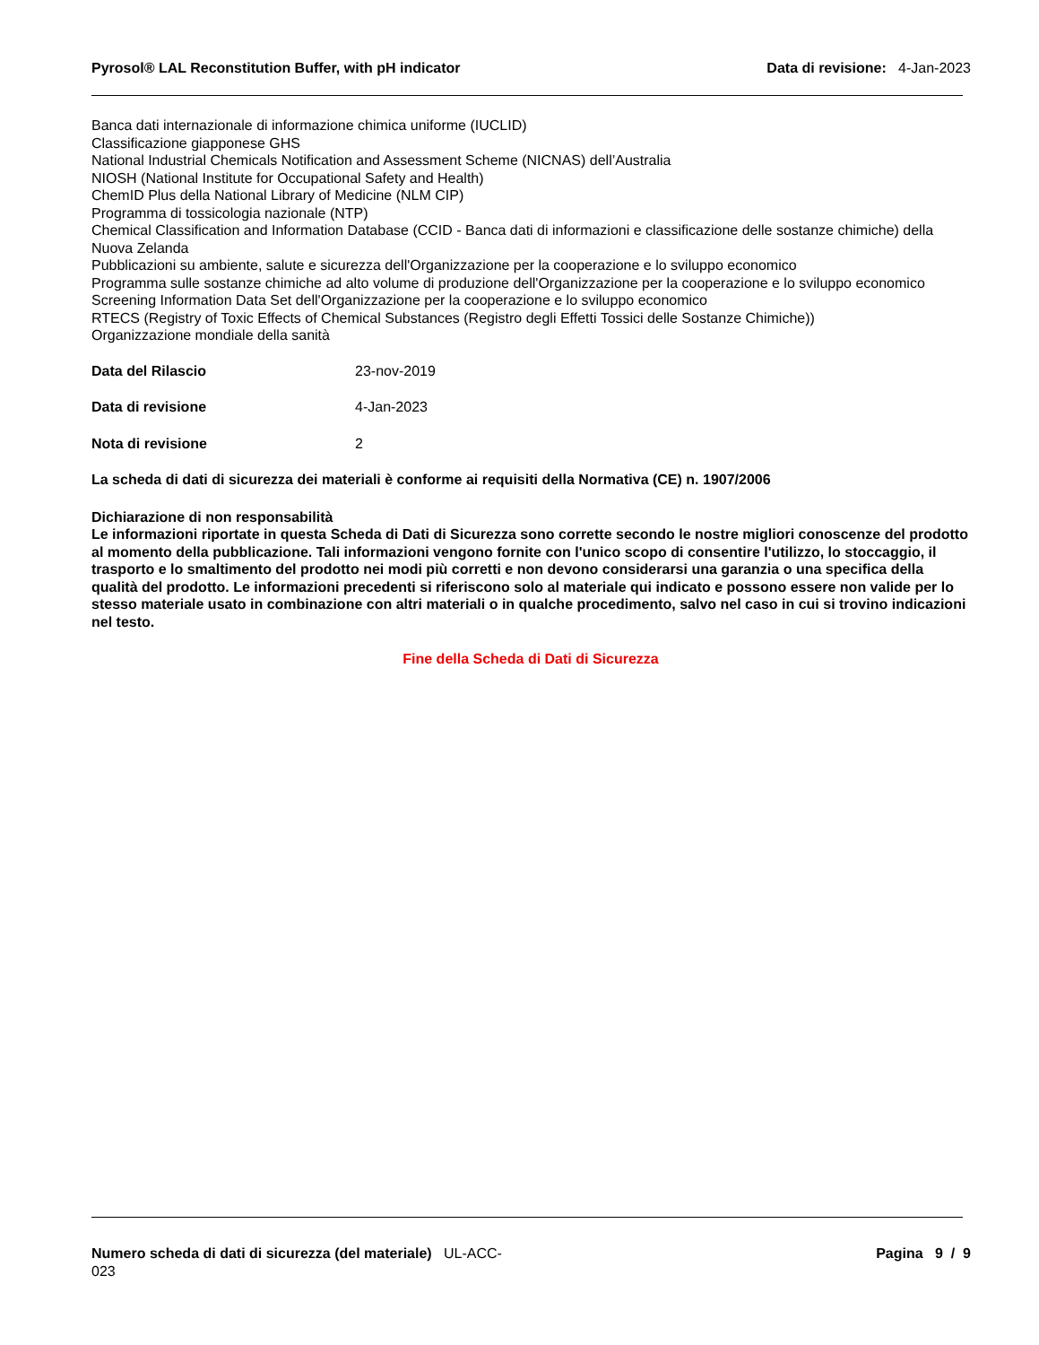Pyrosol® LAL Reconstitution Buffer, with pH indicator Data di revisione: 4-Jan-2023
Banca dati internazionale di informazione chimica uniforme (IUCLID)
Classificazione giapponese GHS
National Industrial Chemicals Notification and Assessment Scheme (NICNAS) dell’Australia
NIOSH (National Institute for Occupational Safety and Health)
ChemID Plus della National Library of Medicine (NLM CIP)
Programma di tossicologia nazionale (NTP)
Chemical Classification and Information Database (CCID - Banca dati di informazioni e classificazione delle sostanze chimiche) della Nuova Zelanda
Pubblicazioni su ambiente, salute e sicurezza dell'Organizzazione per la cooperazione e lo sviluppo economico
Programma sulle sostanze chimiche ad alto volume di produzione dell'Organizzazione per la cooperazione e lo sviluppo economico
Screening Information Data Set dell'Organizzazione per la cooperazione e lo sviluppo economico
RTECS (Registry of Toxic Effects of Chemical Substances (Registro degli Effetti Tossici delle Sostanze Chimiche))
Organizzazione mondiale della sanità
Data del Rilascio 23-nov-2019
Data di revisione 4-Jan-2023
Nota di revisione 2
La scheda di dati di sicurezza dei materiali è conforme ai requisiti della Normativa (CE) n. 1907/2006
Dichiarazione di non responsabilità
Le informazioni riportate in questa Scheda di Dati di Sicurezza sono corrette secondo le nostre migliori conoscenze del prodotto al momento della pubblicazione. Tali informazioni vengono fornite con l'unico scopo di consentire l'utilizzo, lo stoccaggio, il trasporto e lo smaltimento del prodotto nei modi più corretti e non devono considerarsi una garanzia o una specifica della qualità del prodotto. Le informazioni precedenti si riferiscono solo al materiale qui indicato e possono essere non valide per lo stesso materiale usato in combinazione con altri materiali o in qualche procedimento, salvo nel caso in cui si trovino indicazioni nel testo.
Fine della Scheda di Dati di Sicurezza
Numero scheda di dati di sicurezza (del materiale) UL-ACC-
023
Pagina 9 / 9